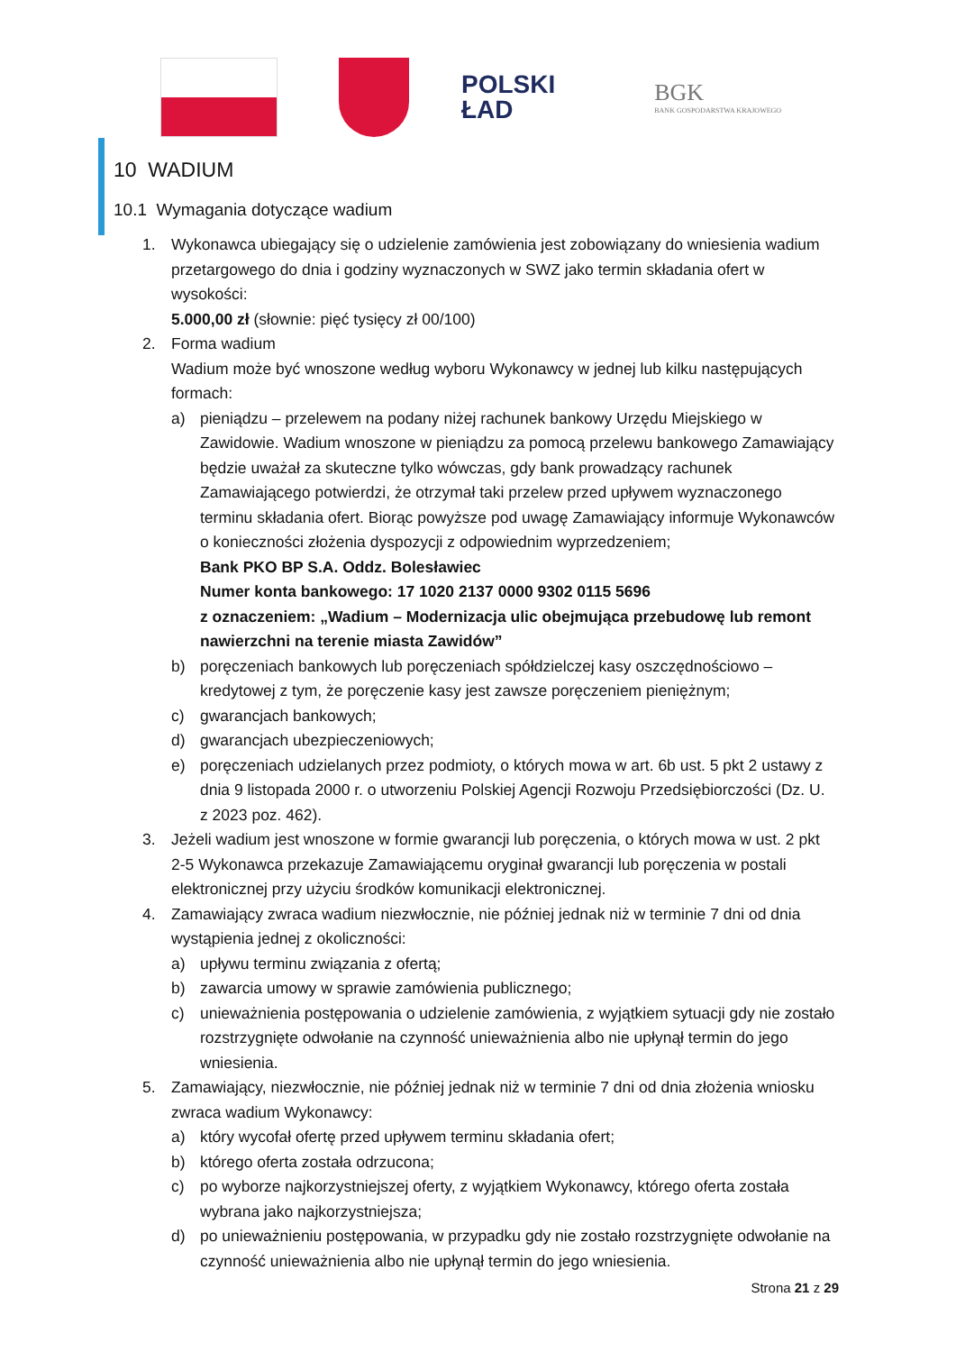POLSKI
ŁAD
BGK
BANK GOSPODARSTWA KRAJOWEGO
10 WADIUM
10.1 Wymagania dotyczące wadium
1. Wykonawca ubiegający się o udzielenie zamówienia jest zobowiązany do wniesienia wadium przetargowego do dnia i godziny wyznaczonych w SWZ jako termin składania ofert w wysokości:
5.000,00 zł (słownie: pięć tysięcy zł 00/100)
2. Forma wadium
Wadium może być wnoszone według wyboru Wykonawcy w jednej lub kilku następujących formach:
a) pieniądzu – przelewem na podany niżej rachunek bankowy Urzędu Miejskiego w Zawidowie. Wadium wnoszone w pieniądzu za pomocą przelewu bankowego Zamawiający będzie uważał za skuteczne tylko wówczas, gdy bank prowadzący rachunek Zamawiającego potwierdzi, że otrzymał taki przelew przed upływem wyznaczonego terminu składania ofert. Biorąc powyższe pod uwagę Zamawiający informuje Wykonawców o konieczności złożenia dyspozycji z odpowiednim wyprzedzeniem;
Bank PKO BP S.A. Oddz. Bolesławiec
Numer konta bankowego: 17 1020 2137 0000 9302 0115 5696
z oznaczeniem: „Wadium – Modernizacja ulic obejmująca przebudowę lub remont nawierzchni na terenie miasta Zawidów”
b) poręczeniach bankowych lub poręczeniach spółdzielczej kasy oszczędnościowo – kredytowej z tym, że poręczenie kasy jest zawsze poręczeniem pieniężnym;
c) gwarancjach bankowych;
d) gwarancjach ubezpieczeniowych;
e) poręczeniach udzielanych przez podmioty, o których mowa w art. 6b ust. 5 pkt 2 ustawy z dnia 9 listopada 2000 r. o utworzeniu Polskiej Agencji Rozwoju Przedsiębiorczości (Dz. U. z 2023 poz. 462).
3. Jeżeli wadium jest wnoszone w formie gwarancji lub poręczenia, o których mowa w ust. 2 pkt 2-5 Wykonawca przekazuje Zamawiającemu oryginał gwarancji lub poręczenia w postali elektronicznej przy użyciu środków komunikacji elektronicznej.
4. Zamawiający zwraca wadium niezwłocznie, nie później jednak niż w terminie 7 dni od dnia wystąpienia jednej z okoliczności:
a) upływu terminu związania z ofertą;
b) zawarcia umowy w sprawie zamówienia publicznego;
c) unieważnienia postępowania o udzielenie zamówienia, z wyjątkiem sytuacji gdy nie zostało rozstrzygnięte odwołanie na czynność unieważnienia albo nie upłynął termin do jego wniesienia.
5. Zamawiający, niezwłocznie, nie później jednak niż w terminie 7 dni od dnia złożenia wniosku zwraca wadium Wykonawcy:
a) który wycofał ofertę przed upływem terminu składania ofert;
b) którego oferta została odrzucona;
c) po wyborze najkorzystniejszej oferty, z wyjątkiem Wykonawcy, którego oferta została wybrana jako najkorzystniejsza;
d) po unieważnieniu postępowania, w przypadku gdy nie zostało rozstrzygnięte odwołanie na czynność unieważnienia albo nie upłynął termin do jego wniesienia.
Strona 21 z 29